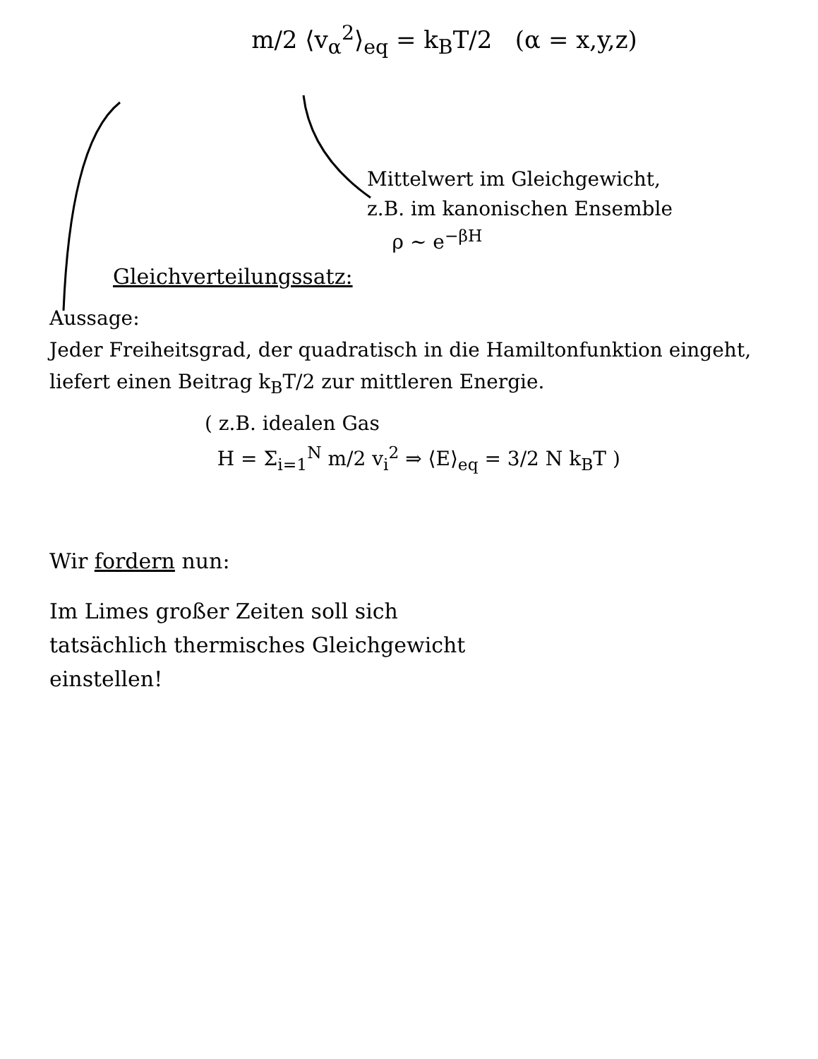m/2 ⟨v<sub>α</sub><sup>2</sup>⟩<sub>eq</sub> = k<sub>B</sub>T/2 (α = x,y,z)
Mittelwert im Gleichgewicht,
z.B. im kanonischen Ensemble
ρ ~ e<sup>−βH</sup>
Gleichverteilungssatz:
Aussage:
Jeder Freiheitsgrad, der quadratisch in die Hamiltonfunktion eingeht, liefert einen Beitrag k<sub>B</sub>T/2 zur mittleren Energie.
( z.B. idealen Gas
H = Σ<sub>i=1</sub><sup>N</sup> m/2 v<sub>i</sub><sup>2</sup> ⇒ ⟨E⟩<sub>eq</sub> = 3/2 N k<sub>B</sub>T )
Wir fordern nun:
Im Limes großer Zeiten soll sich
tatsächlich thermisches Gleichgewicht
einstellen!